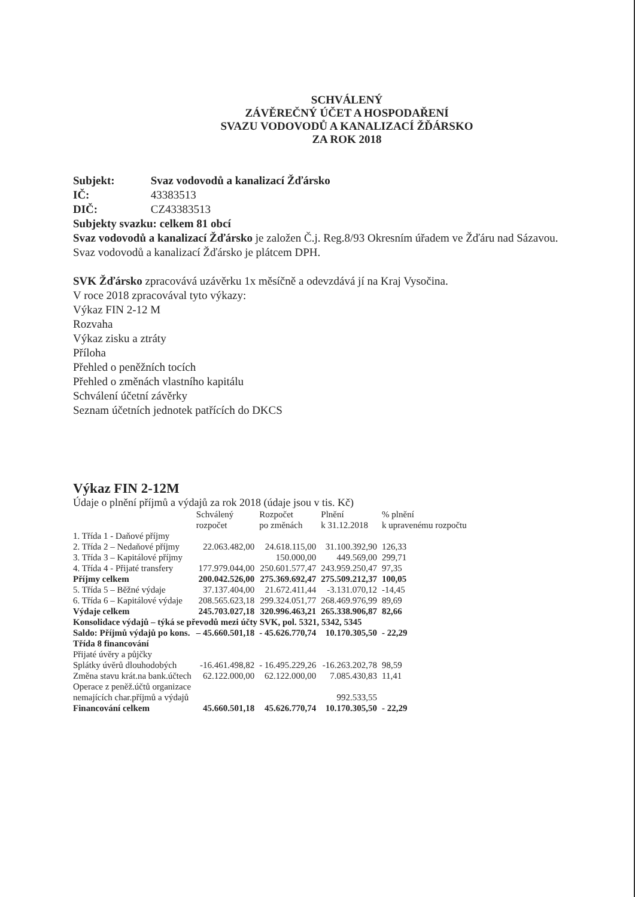SCHVÁLENÝ
ZÁVĚREČNÝ ÚČET A HOSPODAŘENÍ
SVAZU VODOVODŮ A KANALIZACÍ ŽĎÁRSKO
ZA ROK 2018
Subjekt: Svaz vodovodů a kanalizací Žďársko
IČ: 43383513
DIČ: CZ43383513
Subjekty svazku: celkem 81 obcí
Svaz vodovodů a kanalizací Žďársko je založen Č.j. Reg.8/93 Okresním úřadem ve Žďáru nad Sázavou.
Svaz vodovodů a kanalizací Žďársko je plátcem DPH.
SVK Žďársko zpracovává uzávěrku 1x měsíčně a odevzdává jí na Kraj Vysočina.
V roce 2018 zpracovával tyto výkazy:
Výkaz FIN 2-12 M
Rozvaha
Výkaz zisku a ztráty
Příloha
Přehled o peněžních tocích
Přehled o změnách vlastního kapitálu
Schválení účetní závěrky
Seznam účetních jednotek patřících do DKCS
Výkaz FIN 2-12M
Údaje o plnění příjmů a výdajů za rok 2018 (údaje jsou v tis. Kč)
| | Schválený rozpočet | Rozpočet po změnách | Plnění k 31.12.2018 | % plnění k upravenému rozpočtu |
| --- | --- | --- | --- | --- |
| 1. Třída 1 - Daňové příjmy | | | | |
| 2. Třída 2 – Nedaňové příjmy | 22.063.482,00 | 24.618.115,00 | 31.100.392,90 | 126,33 |
| 3. Třída 3 – Kapitálové příjmy | | 150.000,00 | 449.569,00 | 299,71 |
| 4. Třída 4 - Přijaté transfery | 177.979.044,00 | 250.601.577,47 | 243.959.250,47 | 97,35 |
| Příjmy celkem | 200.042.526,00 | 275.369.692,47 | 275.509.212,37 | 100,05 |
| 5. Třída 5 – Běžné výdaje | 37.137.404,00 | 21.672.411,44 | -3.131.070,12 | -14,45 |
| 6. Třída 6 – Kapitálové výdaje | 208.565.623,18 | 299.324.051,77 | 268.469.976,99 | 89,69 |
| Výdaje celkem | 245.703.027,18 | 320.996.463,21 | 265.338.906,87 | 82,66 |
| Konsolidace výdajů – týká se převodů mezi účty SVK, pol. 5321, 5342, 5345 | | | | |
| Saldo: Příjmů výdajů po kons. | – 45.660.501,18 | - 45.626.770,74 | 10.170.305,50 | - 22,29 |
| Třída 8 financování | | | | |
| Přijaté úvěry a půjčky | | | | |
| Splátky úvěrů dlouhodobých | -16.461.498,82 | - 16.495.229,26 | -16.263.202,78 | 98,59 |
| Změna stavu krát.na bank.účtech | 62.122.000,00 | 62.122.000,00 | 7.085.430,83 | 11,41 |
| Operace z peněž.účtů organizace nemajících char.příjmů a výdajů | | | 992.533,55 | |
| Financování celkem | 45.660.501,18 | 45.626.770,74 | 10.170.305,50 | - 22,29 |